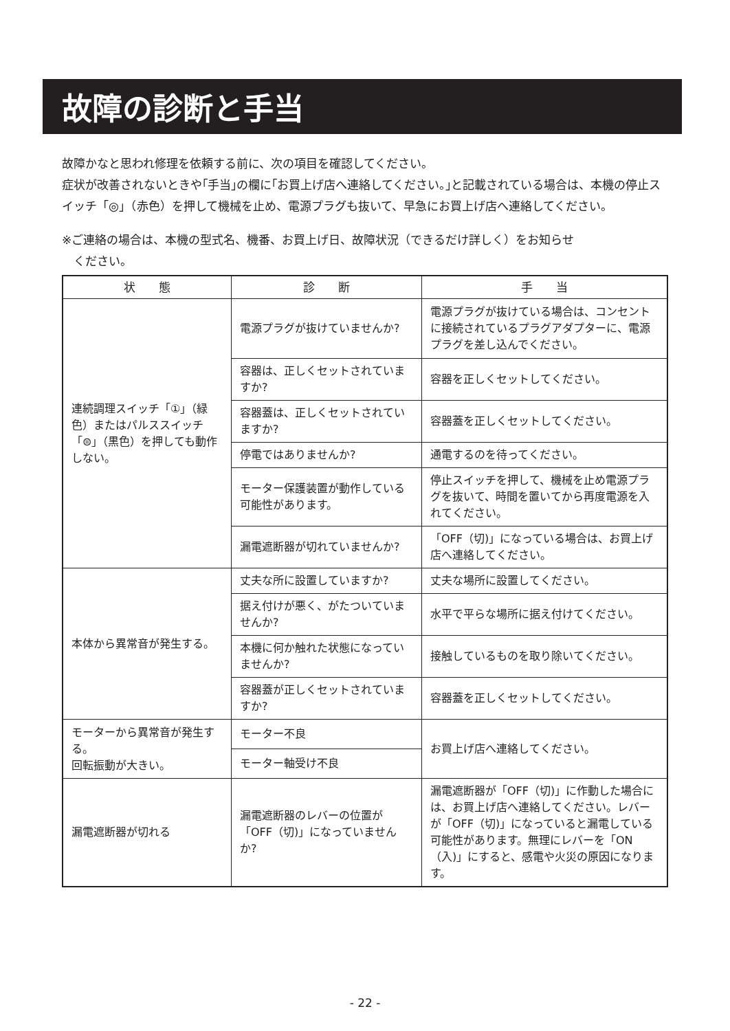故障の診断と手当
故障かなと思われ修理を依頼する前に、次の項目を確認してください。
症状が改善されないときや｢手当｣の欄に｢お買上げ店へ連絡してください。｣と記載されている場合は、本機の停止スイッチ「◎」（赤色）を押して機械を止め、電源プラグも抜いて、早急にお買上げ店へ連絡してください。
※ご連絡の場合は、本機の型式名、機番、お買上げ日、故障状況（できるだけ詳しく）をお知らせ
　ください。
| 状 態 | 診 断 | 手 当 |
| --- | --- | --- |
| 連続調理スイッチ「①」（緑色）またはパルススイッチ「⊜」（黒色）を押しても動作しない。 | 電源プラグが抜けていませんか? | 電源プラグが抜けている場合は、コンセントに接続されているプラグアダプターに、電源プラグを差し込んでください。 |
| | 容器は、正しくセットされていますか? | 容器を正しくセットしてください。 |
| | 容器蓋は、正しくセットされていますか? | 容器蓋を正しくセットしてください。 |
| | 停電ではありませんか? | 通電するのを待ってください。 |
| | モーター保護装置が動作している可能性があります。 | 停止スイッチを押して、機械を止め電源プラグを抜いて、時間を置いてから再度電源を入れてください。 |
| | 漏電遮断器が切れていませんか? | 「OFF（切)」になっている場合は、お買上げ店へ連絡してください。 |
| 本体から異常音が発生する。 | 丈夫な所に設置していますか? | 丈夫な場所に設置してください。 |
| | 据え付けが悪く、がたついていませんか? | 水平で平らな場所に据え付けてください。 |
| | 本機に何か触れた状態になっていませんか? | 接触しているものを取り除いてください。 |
| | 容器蓋が正しくセットされていますか? | 容器蓋を正しくセットしてください。 |
| モーターから異常音が発生する。 回転振動が大きい。 | モーター不良 | お買上げ店へ連絡してください。 |
| | モーター軸受け不良 | |
| 漏電遮断器が切れる | 漏電遮断器のレバーの位置が「OFF（切)」になっていませんか? | 漏電遮断器が「OFF（切)」に作動した場合には、お買上げ店へ連絡してください。レバーが「OFF（切)」になっていると漏電している可能性があります。無理にレバーを「ON（入)」にすると、感電や火災の原因になります。 |
- 22 -